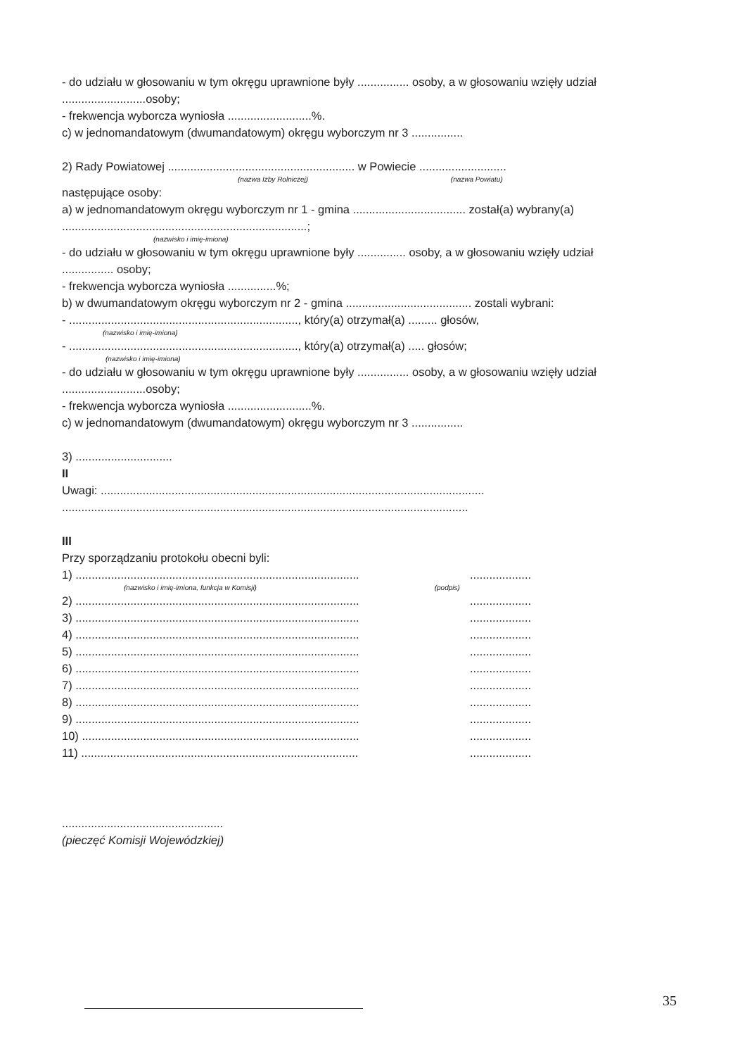- do udziału w głosowaniu w tym okręgu uprawnione były ................ osoby, a w głosowaniu wzięły udział ..........................osoby;
- frekwencja wyborcza wyniosła ..........................%.
c) w jednomandatowym (dwumandatowym) okręgu wyborczym nr 3 ................
2) Rady Powiatowej .......................................................... w Powiecie ...........................
(nazwa Izby Rolniczej) (nazwa Powiatu)
następujące osoby:
a) w jednomandatowym okręgu wyborczym nr 1 - gmina ................................... został(a) wybrany(a) ............................................................................;
(nazwisko i imię-imiona)
- do udziału w głosowaniu w tym okręgu uprawnione były ............... osoby, a w głosowaniu wzięły udział ................ osoby;
- frekwencja wyborcza wyniosła ...............%;
b) w dwumandatowym okręgu wyborczym nr 2 - gmina ....................................... zostali wybrani:
- ......................................................................., który(a) otrzymał(a) ......... głosów,
(nazwisko i imię-imiona)
- ......................................................................., który(a) otrzymał(a) ..... głosów;
(nazwisko i imię-imiona)
- do udziału w głosowaniu w tym okręgu uprawnione były ................ osoby, a w głosowaniu wzięły udział ..........................osoby;
- frekwencja wyborcza wyniosła ..........................%.
c) w jednomandatowym (dwumandatowym) okręgu wyborczym nr 3 ................
3) ..............................
II
Uwagi: .......................................................................................................................
..............................................................................................................................
III
Przy sporządzaniu protokołu obecni byli:
1) ........................................................................................ ...................
(nazwisko i imię-imiona, funkcja w Komisji) (podpis)
2) ........................................................................................ ...................
3) ........................................................................................ ...................
4) ........................................................................................ ...................
5) ........................................................................................ ...................
6) ........................................................................................ ...................
7) ........................................................................................ ...................
8) ........................................................................................ ...................
9) ........................................................................................ ...................
10) ...................................................................................... ...................
11) ...................................................................................... ...................
..................................................
(pieczęć Komisji Wojewódzkiej)
35